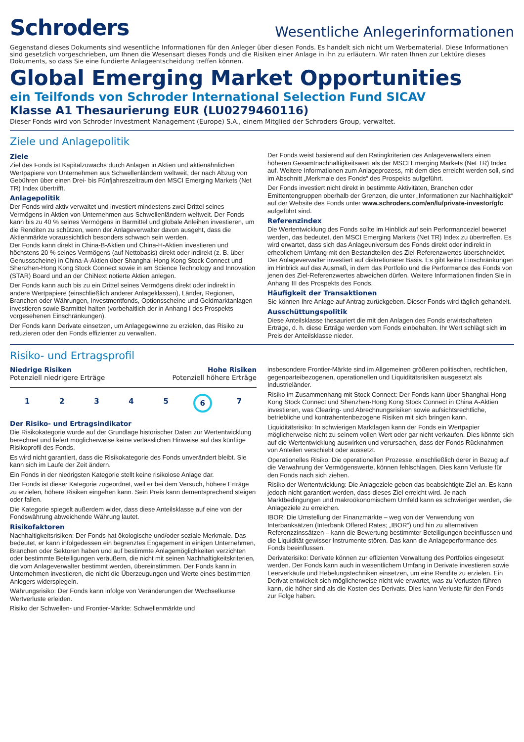Schroders
Wesentliche Anlegerinformationen
Gegenstand dieses Dokuments sind wesentliche Informationen für den Anleger über diesen Fonds. Es handelt sich nicht um Werbematerial. Diese Informationen sind gesetzlich vorgeschrieben, um Ihnen die Wesensart dieses Fonds und die Risiken einer Anlage in ihn zu erläutern. Wir raten Ihnen zur Lektüre dieses Dokuments, so dass Sie eine fundierte Anlageentscheidung treffen können.
Global Emerging Market Opportunities
ein Teilfonds von Schroder International Selection Fund SICAV
Klasse A1 Thesaurierung EUR (LU0279460116)
Dieser Fonds wird von Schroder Investment Management (Europe) S.A., einem Mitglied der Schroders Group, verwaltet.
Ziele und Anlagepolitik
Ziele
Ziel des Fonds ist Kapitalzuwachs durch Anlagen in Aktien und aktienähnlichen Wertpapiere von Unternehmen aus Schwellenländern weltweit, der nach Abzug von Gebühren über einen Drei- bis Fünfjahreszeitraum den MSCI Emerging Markets (Net TR) Index übertrifft.
Anlagepolitik
Der Fonds wird aktiv verwaltet und investiert mindestens zwei Drittel seines Vermögens in Aktien von Unternehmen aus Schwellenländern weltweit. Der Fonds kann bis zu 40 % seines Vermögens in Barmittel und globale Anleihen investieren, um die Renditen zu schützen, wenn der Anlageverwalter davon ausgeht, dass die Aktienmärkte voraussichtlich besonders schwach sein werden.
Der Fonds kann direkt in China-B-Aktien und China-H-Aktien investieren und höchstens 20 % seines Vermögens (auf Nettobasis) direkt oder indirekt (z. B. über Genussscheine) in China-A-Aktien über Shanghai-Hong Kong Stock Connect und Shenzhen-Hong Kong Stock Connect sowie in am Science Technology and Innovation (STAR) Board und an der ChiNext notierte Aktien anlegen.
Der Fonds kann auch bis zu ein Drittel seines Vermögens direkt oder indirekt in andere Wertpapiere (einschließlich anderer Anlageklassen), Länder, Regionen, Branchen oder Währungen, Investmentfonds, Optionsscheine und Geldmarktanlagen investieren sowie Barmittel halten (vorbehaltlich der in Anhang I des Prospekts vorgesehenen Einschränkungen).
Der Fonds kann Derivate einsetzen, um Anlagegewinne zu erzielen, das Risiko zu reduzieren oder den Fonds effizienter zu verwalten.
Der Fonds weist basierend auf den Ratingkriterien des Anlageverwalters einen höheren Gesamtnachhaltigkeitswert als der MSCI Emerging Markets (Net TR) Index auf. Weitere Informationen zum Anlageprozess, mit dem dies erreicht werden soll, sind im Abschnitt „Merkmale des Fonds“ des Prospekts aufgeführt.
Der Fonds investiert nicht direkt in bestimmte Aktivitäten, Branchen oder Emittentengruppen oberhalb der Grenzen, die unter „Informationen zur Nachhaltigkeit“ auf der Website des Fonds unter www.schroders.com/en/lu/private-investor/gfc aufgeführt sind.
Referenzindex
Die Wertentwicklung des Fonds sollte im Hinblick auf sein Performanceziel bewertet werden, das bedeutet, den MSCI Emerging Markets (Net TR) Index zu übertreffen. Es wird erwartet, dass sich das Anlageuniversum des Fonds direkt oder indirekt in erheblichem Umfang mit den Bestandteilen des Ziel-Referenzwertes überschneidet. Der Anlageverwalter investiert auf diskretionärer Basis. Es gibt keine Einschränkungen im Hinblick auf das Ausmaß, in dem das Portfolio und die Performance des Fonds von jenen des Ziel-Referenzwertes abweichen dürfen. Weitere Informationen finden Sie in Anhang III des Prospekts des Fonds.
Häufigkeit der Transaktionen
Sie können Ihre Anlage auf Antrag zurückgeben. Dieser Fonds wird täglich gehandelt.
Ausschüttungspolitik
Diese Anteilsklasse thesauriert die mit den Anlagen des Fonds erwirtschafteten Erträge, d. h. diese Erträge werden vom Fonds einbehalten. Ihr Wert schlägt sich im Preis der Anteilsklasse nieder.
Risiko- und Ertragsprofil
Niedrige Risiken
Potenziell niedrigere Erträge
Hohe Risiken
Potenziell höhere Erträge
1 2 3 4 5 6 7
Der Risiko- und Ertragsindikator
Die Risikokategorie wurde auf der Grundlage historischer Daten zur Wertentwicklung berechnet und liefert möglicherweise keine verlässlichen Hinweise auf das künftige Risikoprofil des Fonds.
Es wird nicht garantiert, dass die Risikokategorie des Fonds unverändert bleibt. Sie kann sich im Laufe der Zeit ändern.
Ein Fonds in der niedrigsten Kategorie stellt keine risikolose Anlage dar.
Der Fonds ist dieser Kategorie zugeordnet, weil er bei dem Versuch, höhere Erträge zu erzielen, höhere Risiken eingehen kann. Sein Preis kann dementsprechend steigen oder fallen.
Die Kategorie spiegelt außerdem wider, dass diese Anteilsklasse auf eine von der Fondswährung abweichende Währung lautet.
Risikofaktoren
Nachhaltigkeitsrisiken: Der Fonds hat ökologische und/oder soziale Merkmale. Das bedeutet, er kann infolgedessen ein begrenztes Engagement in einigen Unternehmen, Branchen oder Sektoren haben und auf bestimmte Anlagemöglichkeiten verzichten oder bestimmte Beteiligungen veräußern, die nicht mit seinen Nachhaltigkeitskriterien, die vom Anlageverwalter bestimmt werden, übereinstimmen. Der Fonds kann in Unternehmen investieren, die nicht die Überzeugungen und Werte eines bestimmten Anlegers widerspiegeln.
Währungsrisiko: Der Fonds kann infolge von Veränderungen der Wechselkurse Wertverluste erleiden.
Risiko der Schwellen- und Frontier-Märkte: Schwellenmärkte und
insbesondere Frontier-Märkte sind im Allgemeinen größeren politischen, rechtlichen, gegenparteibezogenen, operationellen und Liquiditätsrisiken ausgesetzt als Industrieländer.
Risiko im Zusammenhang mit Stock Connect: Der Fonds kann über Shanghai-Hong Kong Stock Connect und Shenzhen-Hong Kong Stock Connect in China A-Aktien investieren, was Clearing- und Abrechnungsrisiken sowie aufsichtsrechtliche, betriebliche und kontrahentenbezogene Risiken mit sich bringen kann.
Liquiditätsrisiko: In schwierigen Marktlagen kann der Fonds ein Wertpapier möglicherweise nicht zu seinem vollen Wert oder gar nicht verkaufen. Dies könnte sich auf die Wertentwicklung auswirken und verursachen, dass der Fonds Rücknahmen von Anteilen verschiebt oder aussetzt.
Operationelles Risiko: Die operationellen Prozesse, einschließlich derer in Bezug auf die Verwahrung der Vermögenswerte, können fehlschlagen. Dies kann Verluste für den Fonds nach sich ziehen.
Risiko der Wertentwicklung: Die Anlageziele geben das beabsichtigte Ziel an. Es kann jedoch nicht garantiert werden, dass dieses Ziel erreicht wird. Je nach Marktbedingungen und makroökonomischem Umfeld kann es schwieriger werden, die Anlageziele zu erreichen.
IBOR: Die Umstellung der Finanzmärkte – weg von der Verwendung von Interbanksätzen (Interbank Offered Rates; „IBOR“) und hin zu alternativen Referenzzinssätzen – kann die Bewertung bestimmter Beteiligungen beeinflussen und die Liquidität gewisser Instrumente stören. Das kann die Anlageperformance des Fonds beeinflussen.
Derivaterisiko: Derivate können zur effizienten Verwaltung des Portfolios eingesetzt werden. Der Fonds kann auch in wesentlichem Umfang in Derivate investieren sowie Leerverkäufe und Hebelungstechniken einsetzen, um eine Rendite zu erzielen. Ein Derivat entwickelt sich möglicherweise nicht wie erwartet, was zu Verlusten führen kann, die höher sind als die Kosten des Derivats. Dies kann Verluste für den Fonds zur Folge haben.